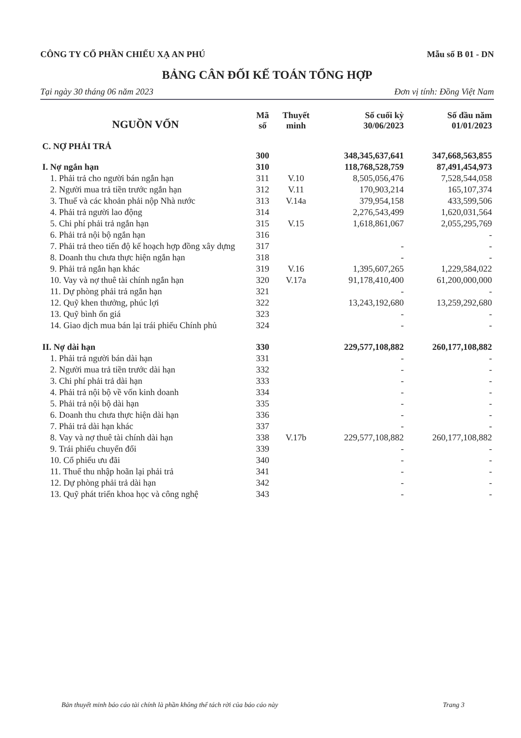CÔNG TY CỔ PHẦN CHIẾU XẠ AN PHÚ Mẫu số B 01 - DN
BẢNG CÂN ĐỐI KẾ TOÁN TỔNG HỢP
Tại ngày 30 tháng 06 năm 2023 Đơn vị tính: Đồng Việt Nam
| NGUỒN VỐN | Mã số | Thuyết minh | Số cuối kỳ 30/06/2023 | Số đầu năm 01/01/2023 |
| --- | --- | --- | --- | --- |
| C. NỢ PHẢI TRẢ | 300 | | 348,345,637,641 | 347,668,563,855 |
| I. Nợ ngắn hạn | 310 | | 118,768,528,759 | 87,491,454,973 |
| 1. Phải trả cho người bán ngắn hạn | 311 | V.10 | 8,505,056,476 | 7,528,544,058 |
| 2. Người mua trả tiền trước ngắn hạn | 312 | V.11 | 170,903,214 | 165,107,374 |
| 3. Thuế và các khoản phải nộp Nhà nước | 313 | V.14a | 379,954,158 | 433,599,506 |
| 4. Phải trả người lao động | 314 | | 2,276,543,499 | 1,620,031,564 |
| 5. Chi phí phải trả ngắn hạn | 315 | V.15 | 1,618,861,067 | 2,055,295,769 |
| 6. Phải trả nội bộ ngắn hạn | 316 | | | - |
| 7. Phải trả theo tiến độ kế hoạch hợp đồng xây dựng | 317 | | - | - |
| 8. Doanh thu chưa thực hiện ngắn hạn | 318 | | - | - |
| 9. Phải trả ngắn hạn khác | 319 | V.16 | 1,395,607,265 | 1,229,584,022 |
| 10. Vay và nợ thuê tài chính ngắn hạn | 320 | V.17a | 91,178,410,400 | 61,200,000,000 |
| 11. Dự phòng phải trả ngắn hạn | 321 | | - | - |
| 12. Quỹ khen thưởng, phúc lợi | 322 | | 13,243,192,680 | 13,259,292,680 |
| 13. Quỹ bình ổn giá | 323 | | - | - |
| 14. Giao dịch mua bán lại trái phiếu Chính phủ | 324 | | - | - |
| II. Nợ dài hạn | 330 | | 229,577,108,882 | 260,177,108,882 |
| 1. Phải trả người bán dài hạn | 331 | | - | - |
| 2. Người mua trả tiền trước dài hạn | 332 | | - | - |
| 3. Chi phí phải trả dài hạn | 333 | | - | - |
| 4. Phải trả nội bộ về vốn kinh doanh | 334 | | - | - |
| 5. Phải trả nội bộ dài hạn | 335 | | - | - |
| 6. Doanh thu chưa thực hiện dài hạn | 336 | | - | - |
| 7. Phải trả dài hạn khác | 337 | | - | - |
| 8. Vay và nợ thuê tài chính dài hạn | 338 | V.17b | 229,577,108,882 | 260,177,108,882 |
| 9. Trái phiếu chuyển đổi | 339 | | - | - |
| 10. Cổ phiếu ưu đãi | 340 | | - | - |
| 11. Thuế thu nhập hoãn lại phải trả | 341 | | - | - |
| 12. Dự phòng phải trả dài hạn | 342 | | - | - |
| 13. Quỹ phát triển khoa học và công nghệ | 343 | | - | - |
Bản thuyết minh báo cáo tài chính là phần không thể tách rời của báo cáo này Trang 3